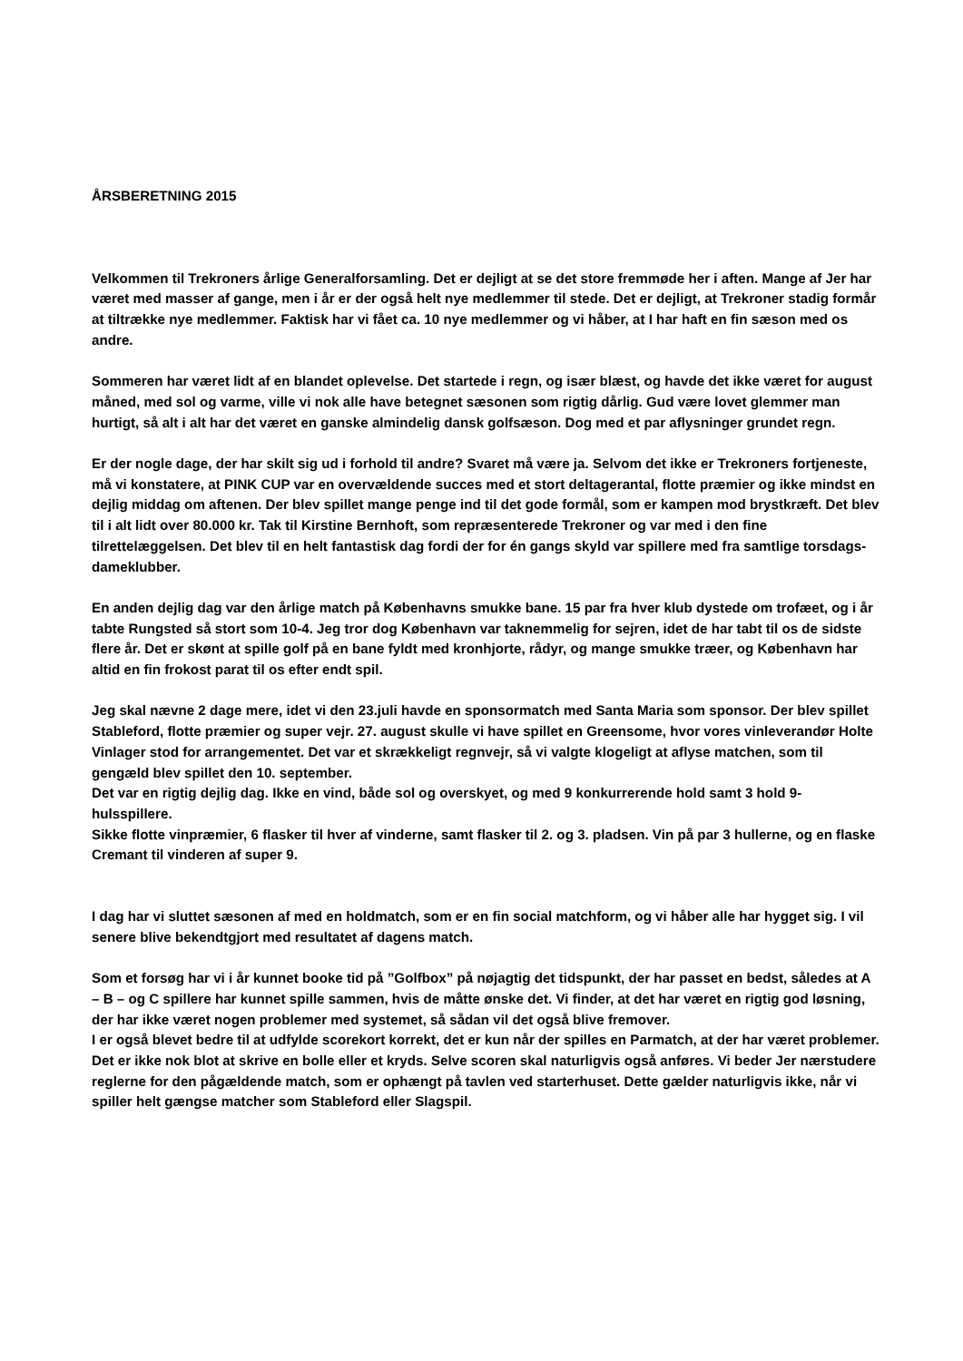ÅRSBERETNING 2015
Velkommen til Trekroners årlige Generalforsamling. Det er dejligt at se det store fremmøde her i aften. Mange af Jer har været med masser af gange, men i år er der også helt nye medlemmer til stede. Det er dejligt, at Trekroner stadig formår at tiltrække nye medlemmer. Faktisk har vi fået ca. 10 nye medlemmer og vi håber, at I har haft en fin sæson med os andre.
Sommeren har været lidt af en blandet oplevelse. Det startede i regn, og især blæst, og havde det ikke været for august måned, med sol og varme, ville vi nok alle have betegnet sæsonen som rigtig dårlig. Gud være lovet glemmer man hurtigt, så alt i alt har det været en ganske almindelig dansk golfsæson. Dog med et par aflysninger grundet regn.
Er der nogle dage, der har skilt sig ud i forhold til andre? Svaret må være ja. Selvom det ikke er Trekroners fortjeneste, må vi konstatere, at PINK CUP var en overvældende succes med et stort deltagerantal, flotte præmier og ikke mindst en dejlig middag om aftenen. Der blev spillet mange penge ind til det gode formål, som er kampen mod brystkræft. Det blev til i alt lidt over 80.000 kr. Tak til Kirstine Bernhoft, som repræsenterede Trekroner og var med i den fine tilrettelæggelsen. Det blev til en helt fantastisk dag fordi der for én gangs skyld var spillere med fra samtlige torsdags-dameklubber.
En anden dejlig dag var den årlige match på Københavns smukke bane. 15 par fra hver klub dystede om trofæet, og i år tabte Rungsted så stort som 10-4. Jeg tror dog København var taknemmelig for sejren, idet de har tabt til os de sidste flere år. Det er skønt at spille golf på en bane fyldt med kronhjorte, rådyr, og mange smukke træer, og København har altid en fin frokost parat til os efter endt spil.
Jeg skal nævne 2 dage mere, idet vi den 23.juli havde en sponsormatch med Santa Maria som sponsor. Der blev spillet Stableford, flotte præmier og super vejr. 27. august skulle vi have spillet en Greensome, hvor vores vinleverandør Holte Vinlager stod for arrangementet. Det var et skrækkeligt regnvejr, så vi valgte klogeligt at aflyse matchen, som til gengæld blev spillet den 10. september.
Det var en rigtig dejlig dag. Ikke en vind, både sol og overskyet, og med 9 konkurrerende hold samt 3 hold 9-hulsspillere.
Sikke flotte vinpræmier, 6 flasker til hver af vinderne, samt flasker til 2. og 3. pladsen. Vin på par 3 hullerne, og en flaske Cremant til vinderen af super 9.
I dag har vi sluttet sæsonen af med en holdmatch, som er en fin social matchform, og vi håber alle har hygget sig. I vil senere blive bekendtgjort med resultatet af dagens match.
Som et forsøg har vi i år kunnet booke tid på ”Golfbox” på nøjagtig det tidspunkt, der har passet en bedst, således at A – B – og C spillere har kunnet spille sammen, hvis de måtte ønske det. Vi finder, at det har været en rigtig god løsning, der har ikke været nogen problemer med systemet, så sådan vil det også blive fremover.
I er også blevet bedre til at udfylde scorekort korrekt, det er kun når der spilles en Parmatch, at der har været problemer. Det er ikke nok blot at skrive en bolle eller et kryds. Selve scoren skal naturligvis også anføres. Vi beder Jer nærstudere reglerne for den pågældende match, som er ophængt på tavlen ved starterhuset. Dette gælder naturligvis ikke, når vi spiller helt gængse matcher som Stableford eller Slagspil.